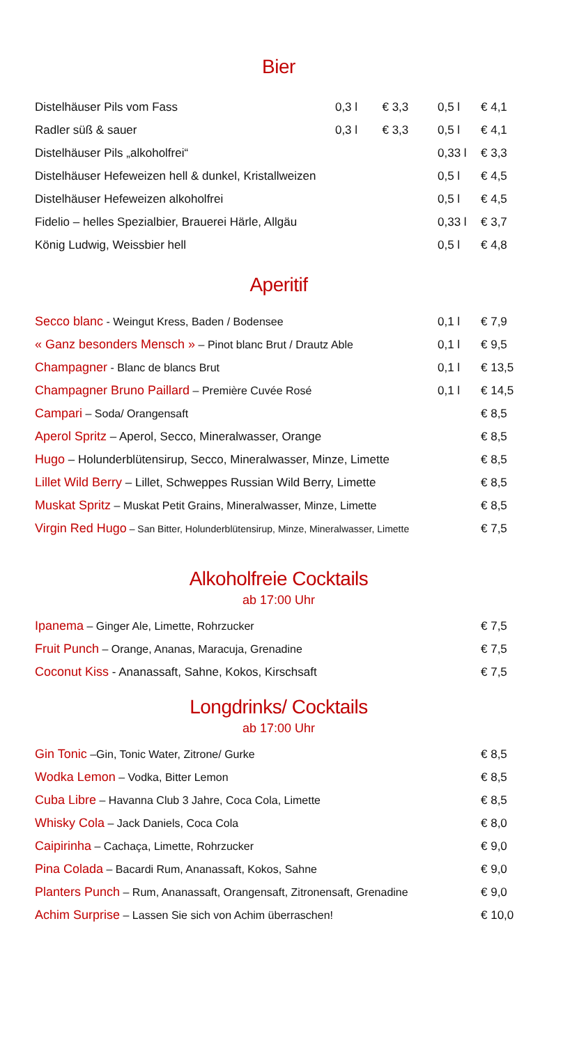Bier
| Distelhäuser Pils vom Fass | 0,3 l | € 3,3 | 0,5 l | € 4,1 |
| Radler süß & sauer | 0,3 l | € 3,3 | 0,5 l | € 4,1 |
| Distelhäuser Pils „alkoholfrei“ | | | 0,33 l | € 3,3 |
| Distelhäuser Hefeweizen hell & dunkel, Kristallweizen | | | 0,5 l | € 4,5 |
| Distelhäuser Hefeweizen alkoholfrei | | | 0,5 l | € 4,5 |
| Fidelio – helles Spezialbier, Brauerei Härle, Allgäu | | | 0,33 l | € 3,7 |
| König Ludwig, Weissbier hell | | | 0,5 l | € 4,8 |
Aperitif
| Secco blanc - Weingut Kress, Baden / Bodensee | 0,1 l | € 7,9 |
| « Ganz besonders Mensch » – Pinot blanc Brut / Drautz Able | 0,1 l | € 9,5 |
| Champagner - Blanc de blancs Brut | 0,1 l | € 13,5 |
| Champagner Bruno Paillard – Première Cuvée Rosé | 0,1 l | € 14,5 |
| Campari – Soda/ Orangensaft | | € 8,5 |
| Aperol Spritz – Aperol, Secco, Mineralwasser, Orange | | € 8,5 |
| Hugo – Holunderblütensirup, Secco, Mineralwasser, Minze, Limette | | € 8,5 |
| Lillet Wild Berry – Lillet, Schweppes Russian Wild Berry, Limette | | € 8,5 |
| Muskat Spritz – Muskat Petit Grains, Mineralwasser, Minze, Limette | | € 8,5 |
| Virgin Red Hugo – San Bitter, Holunderblütensirup, Minze, Mineralwasser, Limette | | € 7,5 |
Alkoholfreie Cocktails
ab 17:00 Uhr
| Ipanema – Ginger Ale, Limette, Rohrzucker | € 7,5 |
| Fruit Punch – Orange, Ananas, Maracuja, Grenadine | € 7,5 |
| Coconut Kiss - Ananassaft, Sahne, Kokos, Kirschsaft | € 7,5 |
Longdrinks/ Cocktails
ab 17:00 Uhr
| Gin Tonic –Gin, Tonic Water, Zitrone/ Gurke | € 8,5 |
| Wodka Lemon – Vodka, Bitter Lemon | € 8,5 |
| Cuba Libre – Havanna Club 3 Jahre, Coca Cola, Limette | € 8,5 |
| Whisky Cola – Jack Daniels, Coca Cola | € 8,0 |
| Caipirinha – Cachaça, Limette, Rohrzucker | € 9,0 |
| Pina Colada – Bacardi Rum, Ananassaft, Kokos, Sahne | € 9,0 |
| Planters Punch – Rum, Ananassaft, Orangensaft, Zitronensaft, Grenadine | € 9,0 |
| Achim Surprise – Lassen Sie sich von Achim überraschen! | € 10,0 |